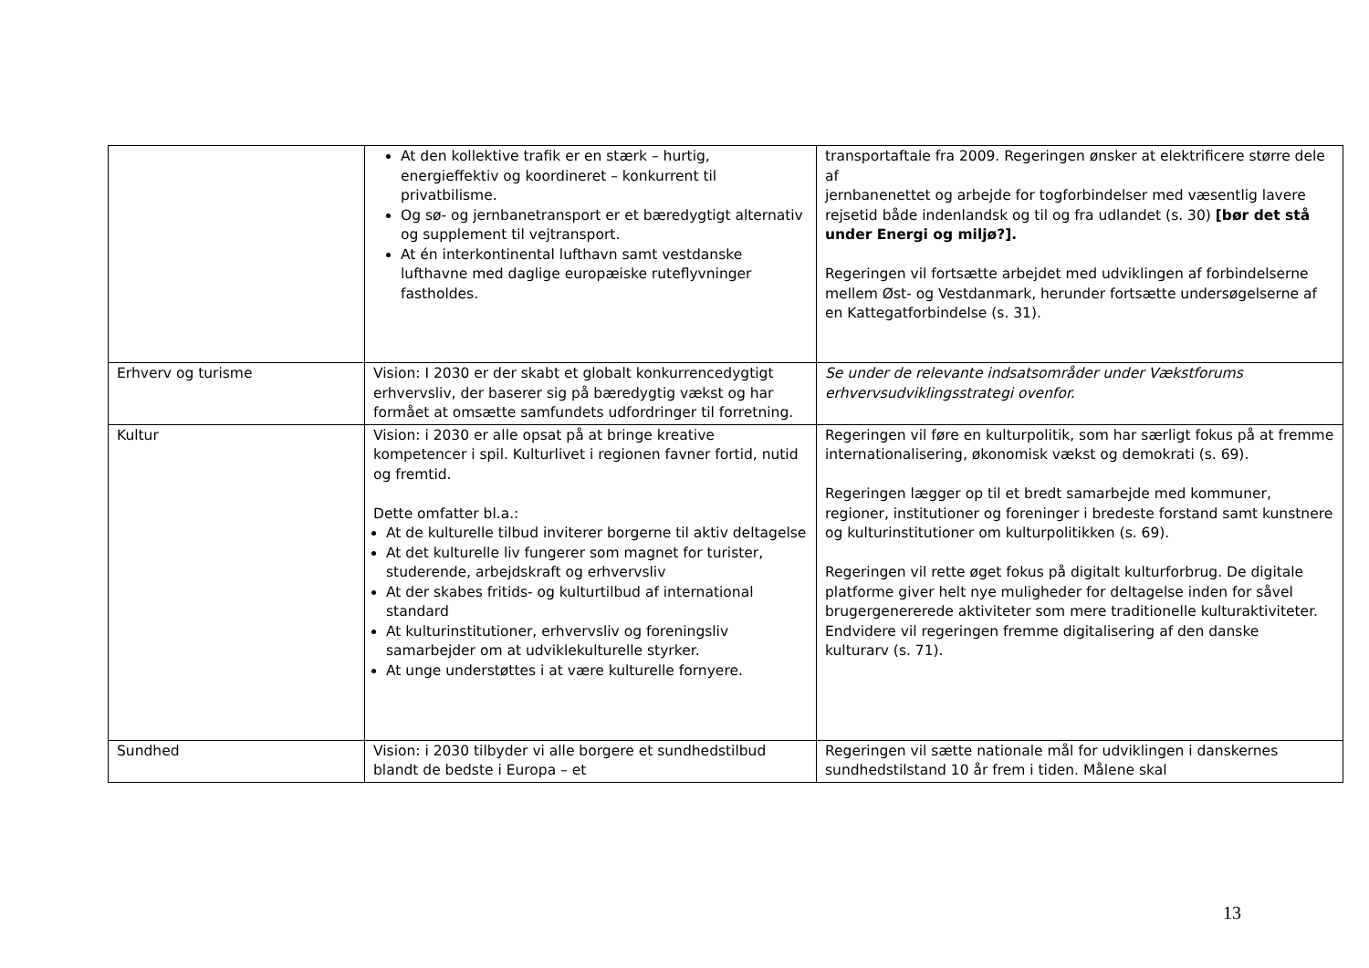| | At den kollektive trafik er en stærk – hurtig, energieffektiv og koordineret – konkurrent til privatbilisme. Og sø- og jernbanetransport er et bæredygtigt alternativ og supplement til vejtransport. At én interkontinental lufthavn samt vestdanske lufthavne med daglige europæiske ruteflyvninger fastholdes. | transportaftale fra 2009. Regeringen ønsker at elektrificere større dele af jernbanenettet og arbejde for togforbindelser med væsentlig lavere rejsetid både indenlandsk og til og fra udlandet (s. 30) [bør det stå under Energi og miljø?]. Regeringen vil fortsætte arbejdet med udviklingen af forbindelserne mellem Øst- og Vestdanmark, herunder fortsætte undersøgelserne af en Kattegatforbindelse (s. 31). |
| Erhverv og turisme | Vision: I 2030 er der skabt et globalt konkurrencedygtigt erhvervsliv, der baserer sig på bæredygtig vækst og har formået at omsætte samfundets udfordringer til forretning. | Se under de relevante indsatsområder under Vækstforums erhvervsudviklingsstrategi ovenfor. |
| Kultur | Vision: i 2030 er alle opsat på at bringe kreative kompetencer i spil. Kulturlivet i regionen favner fortid, nutid og fremtid. Dette omfatter bl.a.: At de kulturelle tilbud inviterer borgerne til aktiv deltagelse At det kulturelle liv fungerer som magnet for turister, studerende, arbejdskraft og erhvervsliv At der skabes fritids- og kulturtilbud af international standard At kulturinstitutioner, erhvervsliv og foreningsliv samarbejder om at udviklekulturelle styrker. At unge understøttes i at være kulturelle fornyere. | Regeringen vil føre en kulturpolitik, som har særligt fokus på at fremme internationalisering, økonomisk vækst og demokrati (s. 69). Regeringen lægger op til et bredt samarbejde med kommuner, regioner, institutioner og foreninger i bredeste forstand samt kunstnere og kulturinstitutioner om kulturpolitikken (s. 69). Regeringen vil rette øget fokus på digitalt kulturforbrug. De digitale platforme giver helt nye muligheder for deltagelse inden for såvel brugergenererede aktiviteter som mere traditionelle kulturaktiviteter. Endvidere vil regeringen fremme digitalisering af den danske kulturarv (s. 71). |
| Sundhed | Vision: i 2030 tilbyder vi alle borgere et sundhedstilbud blandt de bedste i Europa – et | Regeringen vil sætte nationale mål for udviklingen i danskernes sundhedstilstand 10 år frem i tiden. Målene skal |
13